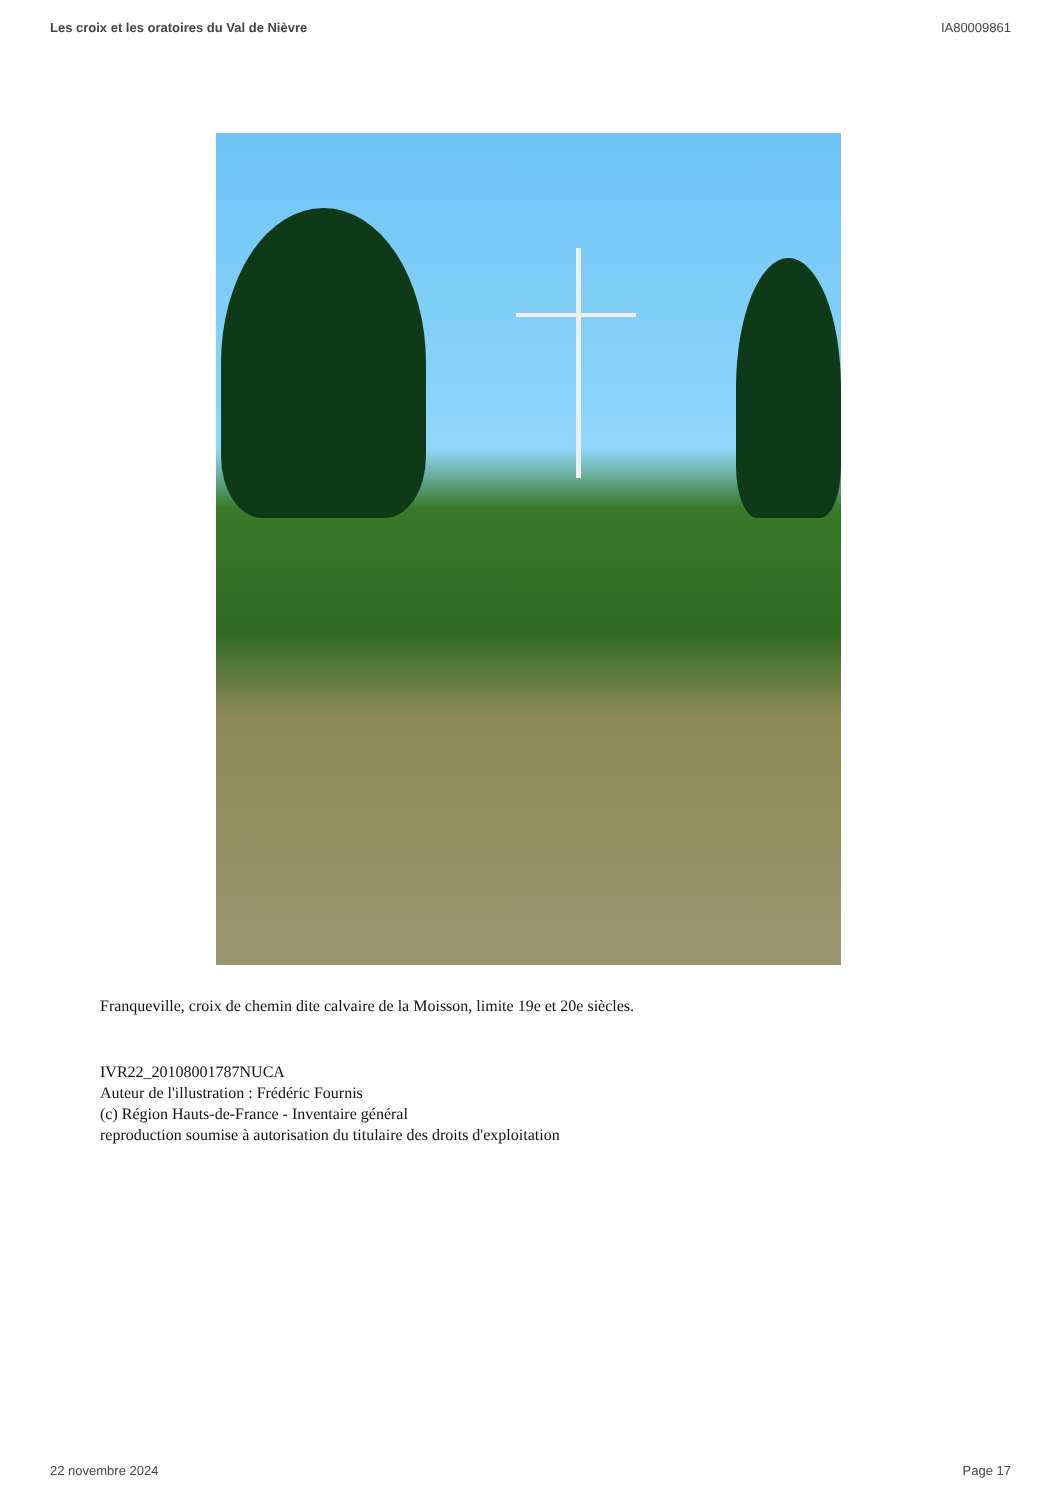Les croix et les oratoires du Val de Nièvre IA80009861
Franqueville, croix de chemin dite calvaire de la Moisson, limite 19e et 20e siècles.
IVR22_20108001787NUCA
Auteur de l'illustration : Frédéric Fournis
(c) Région Hauts-de-France - Inventaire général
reproduction soumise à autorisation du titulaire des droits d'exploitation
22 novembre 2024 Page 17